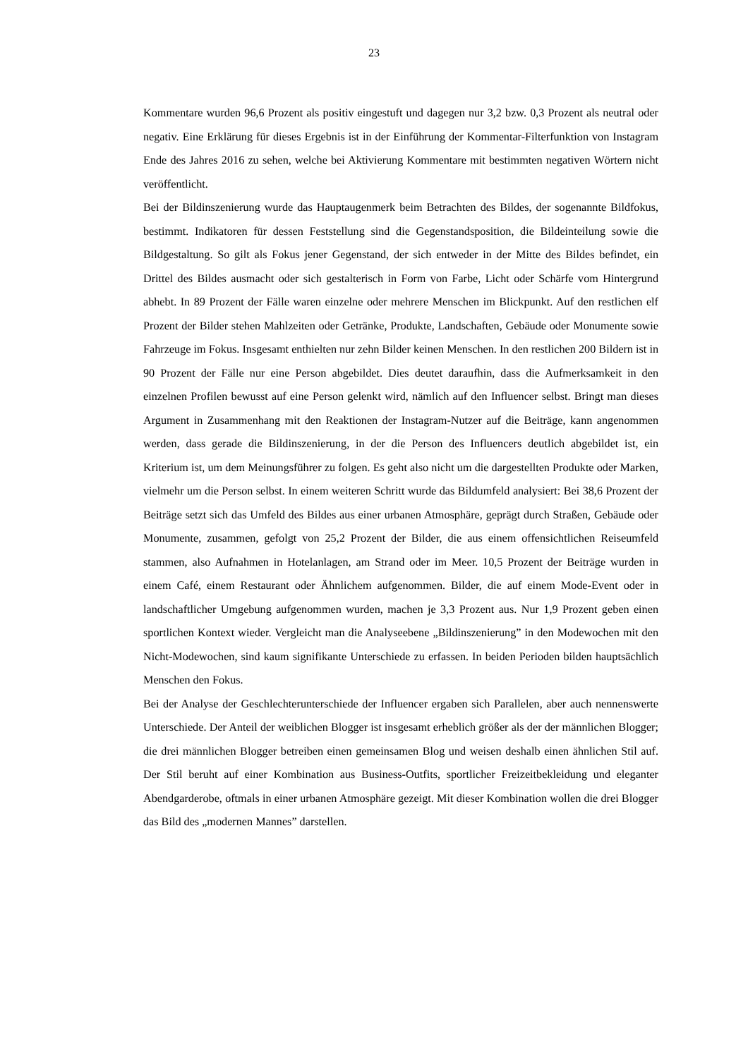23
Kommentare wurden 96,6 Prozent als positiv eingestuft und dagegen nur 3,2 bzw. 0,3 Prozent als neutral oder negativ. Eine Erklärung für dieses Ergebnis ist in der Einführung der Kommentar-Filterfunktion von Instagram Ende des Jahres 2016 zu sehen, welche bei Aktivierung Kommentare mit bestimmten negativen Wörtern nicht veröffentlicht.
Bei der Bildinszenierung wurde das Hauptaugenmerk beim Betrachten des Bildes, der sogenannte Bildfokus, bestimmt. Indikatoren für dessen Feststellung sind die Gegenstandsposition, die Bildeinteilung sowie die Bildgestaltung. So gilt als Fokus jener Gegenstand, der sich entweder in der Mitte des Bildes befindet, ein Drittel des Bildes ausmacht oder sich gestalterisch in Form von Farbe, Licht oder Schärfe vom Hintergrund abhebt. In 89 Prozent der Fälle waren einzelne oder mehrere Menschen im Blickpunkt. Auf den restlichen elf Prozent der Bilder stehen Mahlzeiten oder Getränke, Produkte, Landschaften, Gebäude oder Monumente sowie Fahrzeuge im Fokus. Insgesamt enthielten nur zehn Bilder keinen Menschen. In den restlichen 200 Bildern ist in 90 Prozent der Fälle nur eine Person abgebildet. Dies deutet daraufhin, dass die Aufmerksamkeit in den einzelnen Profilen bewusst auf eine Person gelenkt wird, nämlich auf den Influencer selbst. Bringt man dieses Argument in Zusammenhang mit den Reaktionen der Instagram-Nutzer auf die Beiträge, kann angenommen werden, dass gerade die Bildinszenierung, in der die Person des Influencers deutlich abgebildet ist, ein Kriterium ist, um dem Meinungsführer zu folgen. Es geht also nicht um die dargestellten Produkte oder Marken, vielmehr um die Person selbst. In einem weiteren Schritt wurde das Bildumfeld analysiert: Bei 38,6 Prozent der Beiträge setzt sich das Umfeld des Bildes aus einer urbanen Atmosphäre, geprägt durch Straßen, Gebäude oder Monumente, zusammen, gefolgt von 25,2 Prozent der Bilder, die aus einem offensichtlichen Reiseumfeld stammen, also Aufnahmen in Hotelanlagen, am Strand oder im Meer. 10,5 Prozent der Beiträge wurden in einem Café, einem Restaurant oder Ähnlichem aufgenommen. Bilder, die auf einem Mode-Event oder in landschaftlicher Umgebung aufgenommen wurden, machen je 3,3 Prozent aus. Nur 1,9 Prozent geben einen sportlichen Kontext wieder. Vergleicht man die Analyseebene „Bildinszenierung” in den Modewochen mit den Nicht-Modewochen, sind kaum signifikante Unterschiede zu erfassen. In beiden Perioden bilden hauptsächlich Menschen den Fokus.
Bei der Analyse der Geschlechterunterschiede der Influencer ergaben sich Parallelen, aber auch nennenswerte Unterschiede. Der Anteil der weiblichen Blogger ist insgesamt erheblich größer als der der männlichen Blogger; die drei männlichen Blogger betreiben einen gemeinsamen Blog und weisen deshalb einen ähnlichen Stil auf. Der Stil beruht auf einer Kombination aus Business-Outfits, sportlicher Freizeitbekleidung und eleganter Abendgarderobe, oftmals in einer urbanen Atmosphäre gezeigt. Mit dieser Kombination wollen die drei Blogger das Bild des „modernen Mannes” darstellen.